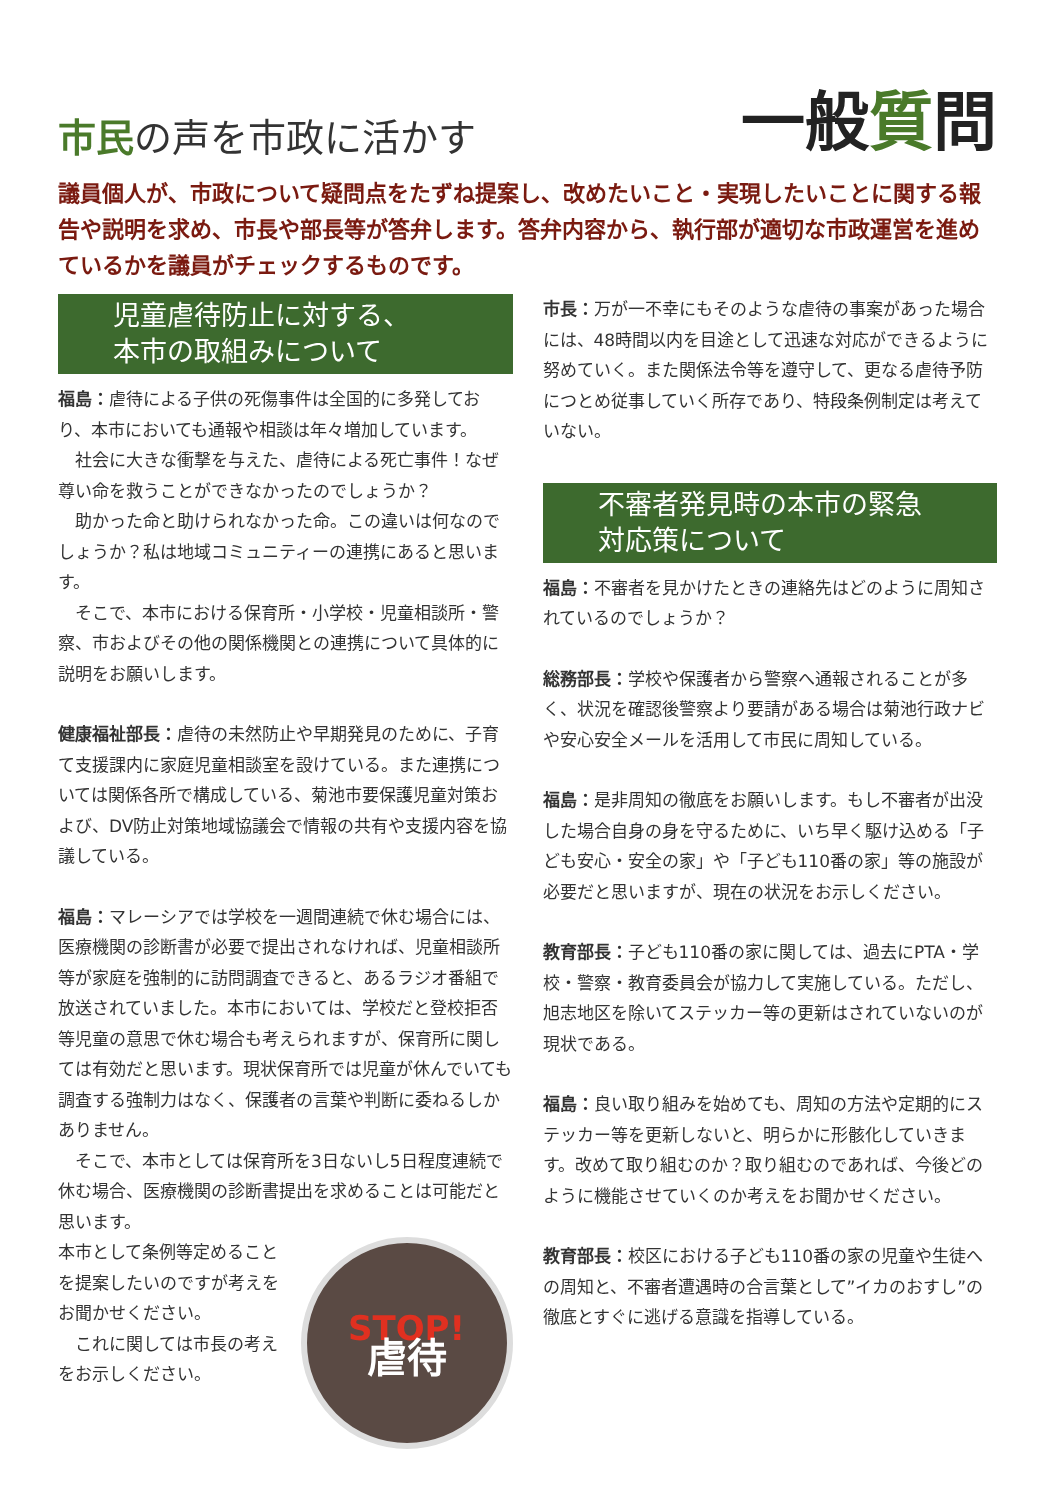市民の声を市政に活かす 一般質問
議員個人が、市政について疑問点をたずね提案し、改めたいこと・実現したいことに関する報告や説明を求め、市長や部長等が答弁します。答弁内容から、執行部が適切な市政運営を進めているかを議員がチェックするものです。
児童虐待防止に対する、
本市の取組みについて
福島：虐待による子供の死傷事件は全国的に多発しており、本市においても通報や相談は年々増加しています。
社会に大きな衝撃を与えた、虐待による死亡事件！なぜ尊い命を救うことができなかったのでしょうか？
助かった命と助けられなかった命。この違いは何なのでしょうか？私は地域コミュニティーの連携にあると思います。
そこで、本市における保育所・小学校・児童相談所・警察、市およびその他の関係機関との連携について具体的に説明をお願いします。
健康福祉部長：虐待の未然防止や早期発見のために、子育て支援課内に家庭児童相談室を設けている。また連携については関係各所で構成している、菊池市要保護児童対策および、DV防止対策地域協議会で情報の共有や支援内容を協議している。
福島：マレーシアでは学校を一週間連続で休む場合には、医療機関の診断書が必要で提出されなければ、児童相談所等が家庭を強制的に訪問調査できると、あるラジオ番組で放送されていました。本市においては、学校だと登校拒否等児童の意思で休む場合も考えられますが、保育所に関しては有効だと思います。現状保育所では児童が休んでいても調査する強制力はなく、保護者の言葉や判断に委ねるしかありません。
そこで、本市としては保育所を3日ないし5日程度連続で休む場合、医療機関の診断書提出を求めることは可能だと思います。
本市として条例等定めることを提案したいのですが考えをお聞かせください。
これに関しては市長の考えをお示しください。
STOP!
虐待
市長：万が一不幸にもそのような虐待の事案があった場合には、48時間以内を目途として迅速な対応ができるように努めていく。また関係法令等を遵守して、更なる虐待予防につとめ従事していく所存であり、特段条例制定は考えていない。
不審者発見時の本市の緊急
対応策について
福島：不審者を見かけたときの連絡先はどのように周知されているのでしょうか？
総務部長：学校や保護者から警察へ通報されることが多く、状況を確認後警察より要請がある場合は菊池行政ナビや安心安全メールを活用して市民に周知している。
福島：是非周知の徹底をお願いします。もし不審者が出没した場合自身の身を守るために、いち早く駆け込める「子ども安心・安全の家」や「子ども110番の家」等の施設が必要だと思いますが、現在の状況をお示しください。
教育部長：子ども110番の家に関しては、過去にPTA・学校・警察・教育委員会が協力して実施している。ただし、旭志地区を除いてステッカー等の更新はされていないのが現状である。
福島：良い取り組みを始めても、周知の方法や定期的にステッカー等を更新しないと、明らかに形骸化していきます。改めて取り組むのか？取り組むのであれば、今後どのように機能させていくのか考えをお聞かせください。
教育部長：校区における子ども110番の家の児童や生徒への周知と、不審者遭遇時の合言葉として”イカのおすし”の徹底とすぐに逃げる意識を指導している。